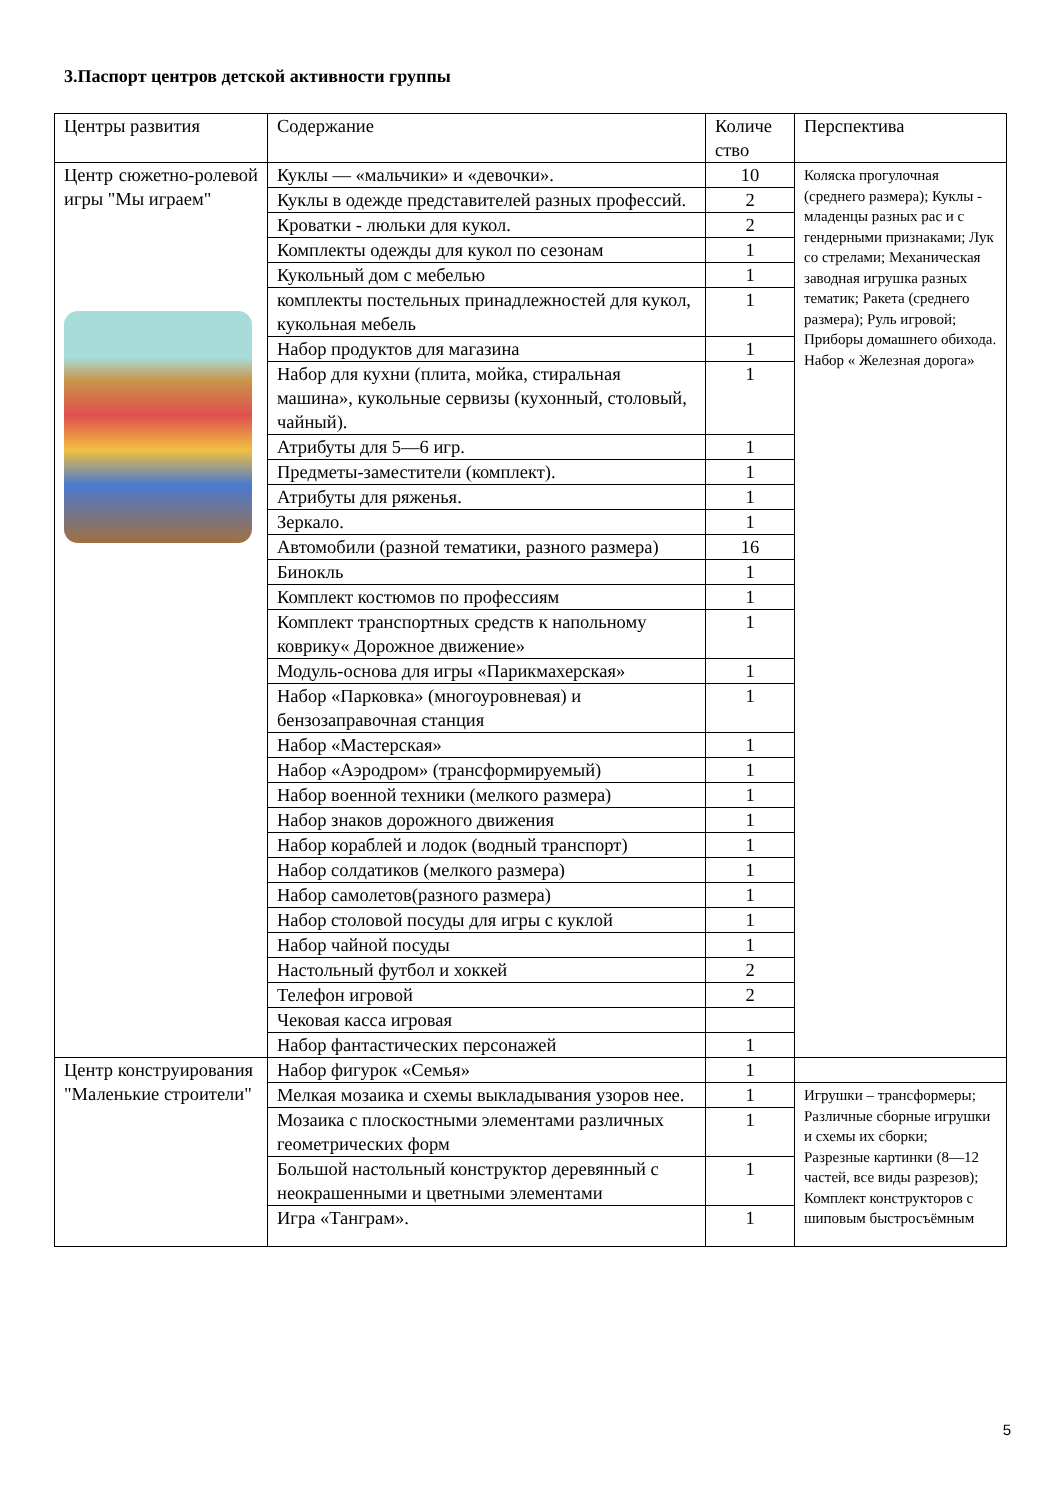3.Паспорт центров детской активности группы
| Центры развития | Содержание | Количе ство | Перспектива |
| --- | --- | --- | --- |
| Центр сюжетно-ролевой игры "Мы играем" | Куклы — «мальчики» и «девочки». | 10 | Коляска прогулочная (среднего размера); Куклы - младенцы разных рас и с гендерными признаками; Лук со стрелами; Механическая заводная игрушка разных тематик; Ракета (среднего размера); Руль игровой; Приборы домашнего обихода. Набор « Железная дорога» |
| | Куклы в одежде представителей разных профессий. | 2 | |
| | Кроватки - люльки для кукол. | 2 | |
| | Комплекты одежды для кукол по сезонам | 1 | |
| | Кукольный дом с мебелью | 1 | |
| | комплекты постельных принадлежностей для кукол, кукольная мебель | 1 | |
| | Набор продуктов для магазина | 1 | |
| | Набор для кухни (плита, мойка, стиральная машина», кукольные сервизы (кухонный, столовый, чайный). | 1 | |
| | Атрибуты для 5—6 игр. | 1 | |
| | Предметы-заместители (комплект). | 1 | |
| | Атрибуты для ряженья. | 1 | |
| | Зеркало. | 1 | |
| | Автомобили (разной тематики, разного размера) | 16 | |
| | Бинокль | 1 | |
| | Комплект костюмов по профессиям | 1 | |
| | Комплект транспортных средств к напольному коврику« Дорожное движение» | 1 | |
| | Модуль-основа для игры «Парикмахерская» | 1 | |
| | Набор «Парковка» (многоуровневая) и бензозаправочная станция | 1 | |
| | Набор «Мастерская» | 1 | |
| | Набор «Аэродром» (трансформируемый) | 1 | |
| | Набор военной техники (мелкого размера) | 1 | |
| | Набор знаков дорожного движения | 1 | |
| | Набор кораблей и лодок (водный транспорт) | 1 | |
| | Набор солдатиков (мелкого размера) | 1 | |
| | Набор самолетов(разного размера) | 1 | |
| | Набор столовой посуды для игры с куклой | 1 | |
| | Набор чайной посуды | 1 | |
| | Настольный футбол и хоккей | 2 | |
| | Телефон игровой | 2 | |
| | Чековая касса игровая | | |
| | Набор фантастических персонажей | 1 | |
| Центр конструирования "Маленькие строители" | Набор фигурок «Семья» | 1 | |
| | Мелкая мозаика и схемы выкладывания узоров нее. | 1 | Игрушки – трансформеры; Различные сборные игрушки и схемы их сборки; Разрезные картинки (8—12 частей, все виды разрезов); Комплект конструкторов с шиповым быстросъёмным |
| | Мозаика с плоскостными элементами различных геометрических форм | 1 | |
| | Большой настольный конструктор деревянный с неокрашенными и цветными элементами | 1 | |
| | Игра «Танграм». | 1 | |
5